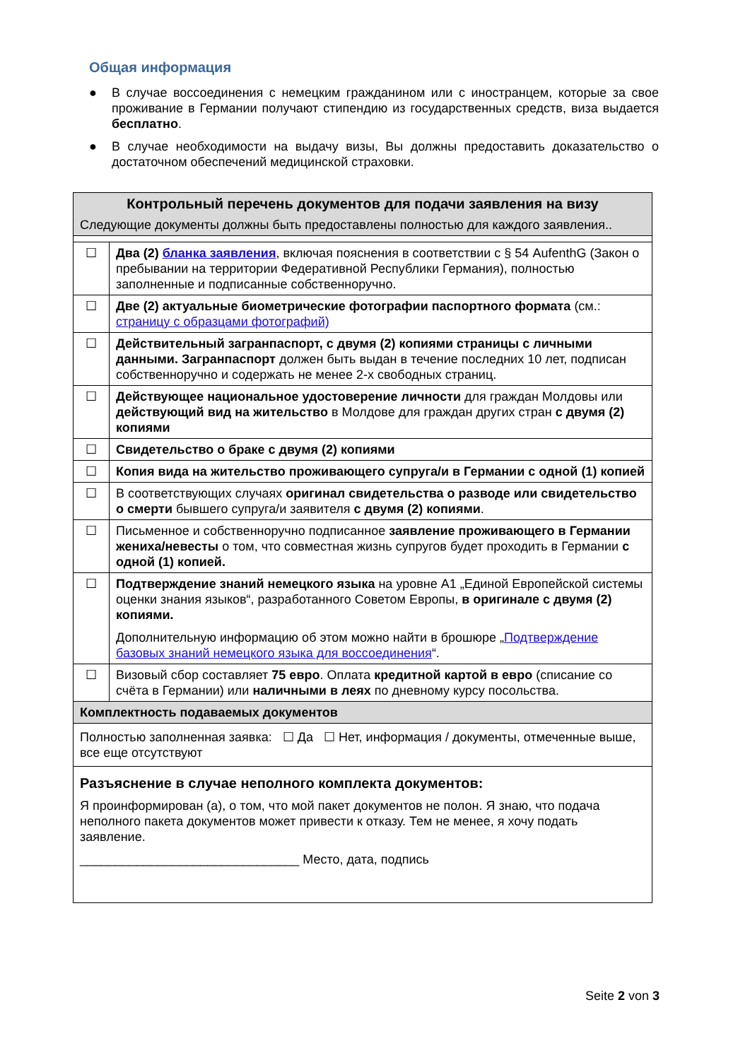Общая информация
● В случае воссоединения с немецким гражданином или с иностранцем, которые за свое проживание в Германии получают стипендию из государственных средств, виза выдается бесплатно.
● В случае необходимости на выдачу визы, Вы должны предоставить доказательство о достаточном обеспечений медицинской страховки.
| Контрольный перечень документов для подачи заявления на визу | |
| --- | --- |
| Следующие документы должны быть предоставлены полностью для каждого заявления.. | |
| ☐ | Два (2) бланка заявления , включая пояснения в соответствии с § 54 AufenthG (Закон о пребывании на территории Федеративной Республики Германия), полностью заполненные и подписанные собственноручно. |
| ☐ | Две (2) актуальные биометрические фотографии паспортного формата (см.: страницу с образцами фотографий) |
| ☐ | Действительный загранпаспорт, с двумя (2) копиями страницы с личными данными. Загранпаспорт должен быть выдан в течение последних 10 лет, подписан собственноручно и содержать не менее 2-х свободных страниц. |
| ☐ | Действующее национальное удостоверение личности для граждан Молдовы или действующий вид на жительство в Молдове для граждан других стран с двумя (2) копиями |
| ☐ | Свидетельство о браке с двумя (2) копиями |
| ☐ | Копия вида на жительство проживающего супруга/и в Германии с одной (1) копией |
| ☐ | В соответствующих случаях оригинал свидетельства о разводе или свидетельство о смерти бывшего супруга/и заявителя с двумя (2) копиями . |
| ☐ | Письменное и собственноручно подписанное заявление проживающего в Германии жениха/невесты о том, что совместная жизнь супругов будет проходить в Германии с одной (1) копией. |
| ☐ | Подтверждение знаний немецкого языка на уровне A1 „Единой Европейской системы оценки знания языков“, разработанного Советом Европы, в оригинале с двумя (2) копиями. Дополнительную информацию об этом можно найти в брошюре „ Подтверждение базовых знаний немецкого языка для воссоединения “. |
| ☐ | Визовый сбор составляет 75 евро . Оплата кредитной картой в евро (списание со счёта в Германии) или наличными в леях по дневному курсу посольства. |
| Комплектность подаваемых документов | |
| Полностью заполненная заявка: ☐ Да ☐ Нет, информация / документы, отмеченные выше, все еще отсутствуют | |
| Разъяснение в случае неполного комплекта документов: Я проинформирован (а), о том, что мой пакет документов не полон. Я знаю, что подача неполного пакета документов может привести к отказу. Тем не менее, я хочу подать заявление. _______________________________ Место, дата, подпись | |
Seite 2 von 3